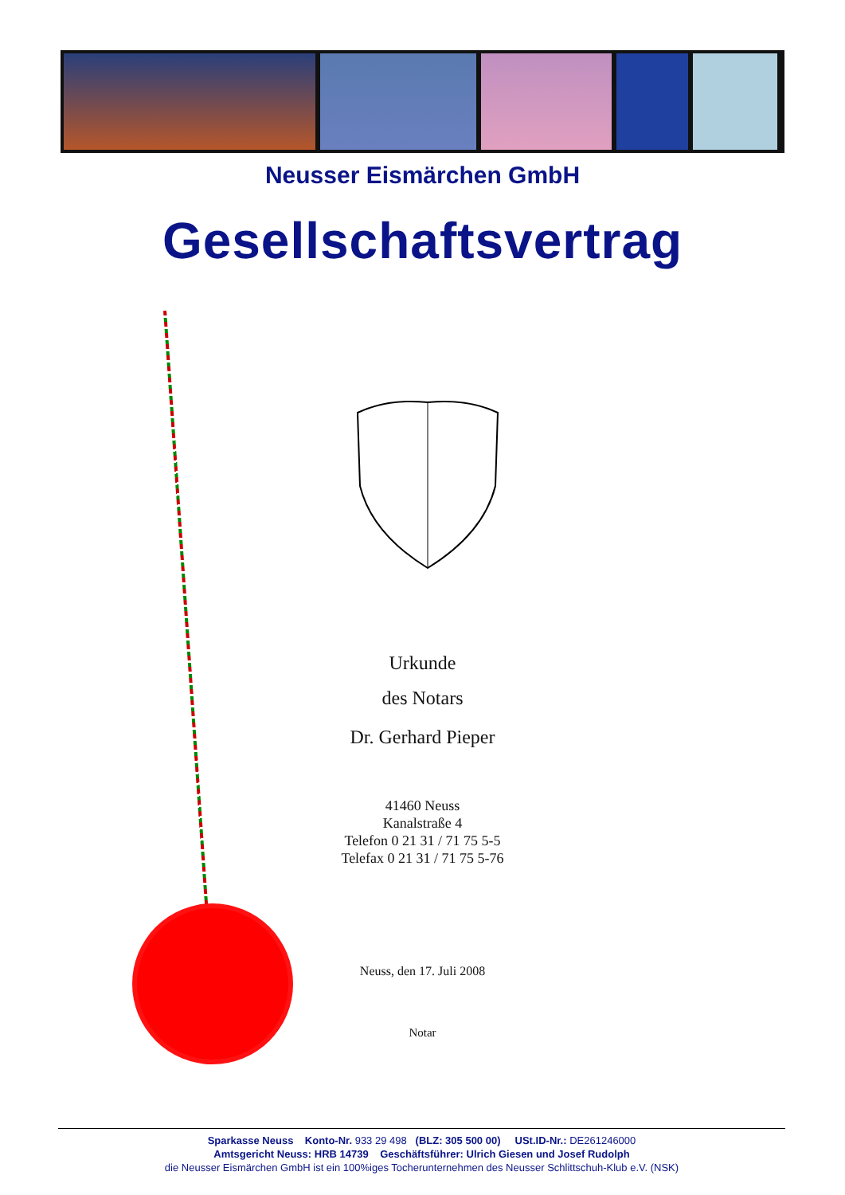Neusser Eismärchen GmbH
Gesellschaftsvertrag
Urkunde
des Notars
Dr. Gerhard Pieper
41460 Neuss
Kanalstraße 4
Telefon 0 21 31 / 71 75 5-5
Telefax 0 21 31 / 71 75 5-76
Neuss, den 17. Juli 2008
Notar
Sparkasse Neuss Konto-Nr. 933 29 498 (BLZ: 305 500 00) USt.ID-Nr.: DE261246000
Amtsgericht Neuss: HRB 14739 Geschäftsführer: Ulrich Giesen und Josef Rudolph
die Neusser Eismärchen GmbH ist ein 100%iges Tocherunternehmen des Neusser Schlittschuh-Klub e.V. (NSK)